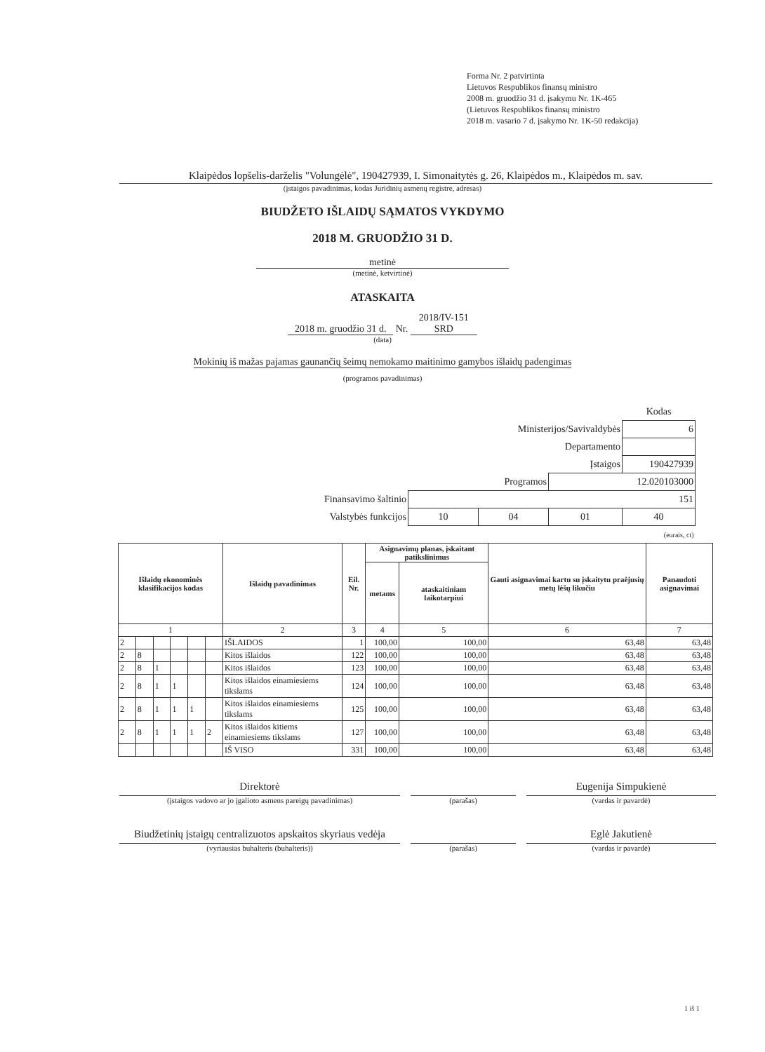Forma Nr. 2 patvirtinta
Lietuvos Respublikos finansų ministro
2008 m. gruodžio 31 d. įsakymu Nr. 1K-465
(Lietuvos Respublikos finansų ministro
2018 m. vasario 7 d. įsakymo Nr. 1K-50 redakcija)
Klaipėdos lopšelis-darželis "Volungėlė", 190427939, I. Simonaitytės g. 26, Klaipėdos m., Klaipėdos m. sav.
(įstaigos pavadinimas, kodas Juridinių asmenų registre, adresas)
BIUDŽETO IŠLAIDŲ SĄMATOS VYKDYMO
2018 M. GRUODŽIO 31 D.
metinė
(metinė, ketvirtinė)
ATASKAITA
2018 m. gruodžio 31 d. Nr. 2018/IV-151 SRD
(data)
Mokinių iš mažas pajamas gaunančių šeimų nemokamo maitinimo gamybos išlaidų padengimas
(programos pavadinimas)
| | | | | Kodas |
| Ministerijos/Savivaldybės | | | | 6 |
| Departamento | | | | |
| Įstaigos | | | | 190427939 |
| Programos | | | 12.020103000 | |
| Finansavimo šaltinio | 151 | | | |
| Valstybės funkcijos | 10 | 04 | 01 | 40 |
| (eurais, ct) | | | | |
| Išlaidų ekonominės klasifikacijos kodas | | | | | | Išlaidų pavadinimas | Eil. Nr. | Asignavimų planas, įskaitant patikslinimus | | Gauti asignavimai kartu su įskaitytu praėjusių metų lėšų likučiu | Panaudoti asignavimai |
| --- | --- | --- | --- | --- | --- | --- | --- | --- | --- | --- | --- |
| | | | | | | | | metams | ataskaitiniam laikotarpiui | | |
| 1 | | | | | | 2 | 3 | 4 | 5 | 6 | 7 |
| 2 | | | | | | IŠLAIDOS | 1 | 100,00 | 100,00 | 63,48 | 63,48 |
| 2 | 8 | | | | | Kitos išlaidos | 122 | 100,00 | 100,00 | 63,48 | 63,48 |
| 2 | 8 | 1 | | | | Kitos išlaidos | 123 | 100,00 | 100,00 | 63,48 | 63,48 |
| 2 | 8 | 1 | 1 | | | Kitos išlaidos einamiesiems tikslams | 124 | 100,00 | 100,00 | 63,48 | 63,48 |
| 2 | 8 | 1 | 1 | 1 | | Kitos išlaidos einamiesiems tikslams | 125 | 100,00 | 100,00 | 63,48 | 63,48 |
| 2 | 8 | 1 | 1 | 1 | 2 | Kitos išlaidos kitiems einamiesiems tikslams | 127 | 100,00 | 100,00 | 63,48 | 63,48 |
| | | | | | | IŠ VISO | 331 | 100,00 | 100,00 | 63,48 | 63,48 |
Direktorė
(įstaigos vadovo ar jo įgalioto asmens pareigų pavadinimas)
(parašas)
Eugenija Simpukienė
(vardas ir pavardė)
Biudžetinių įstaigų centralizuotos apskaitos skyriaus vedėja
(vyriausias buhalteris (buhalteris))
(parašas)
Eglė Jakutienė
(vardas ir pavardė)
1 iš 1